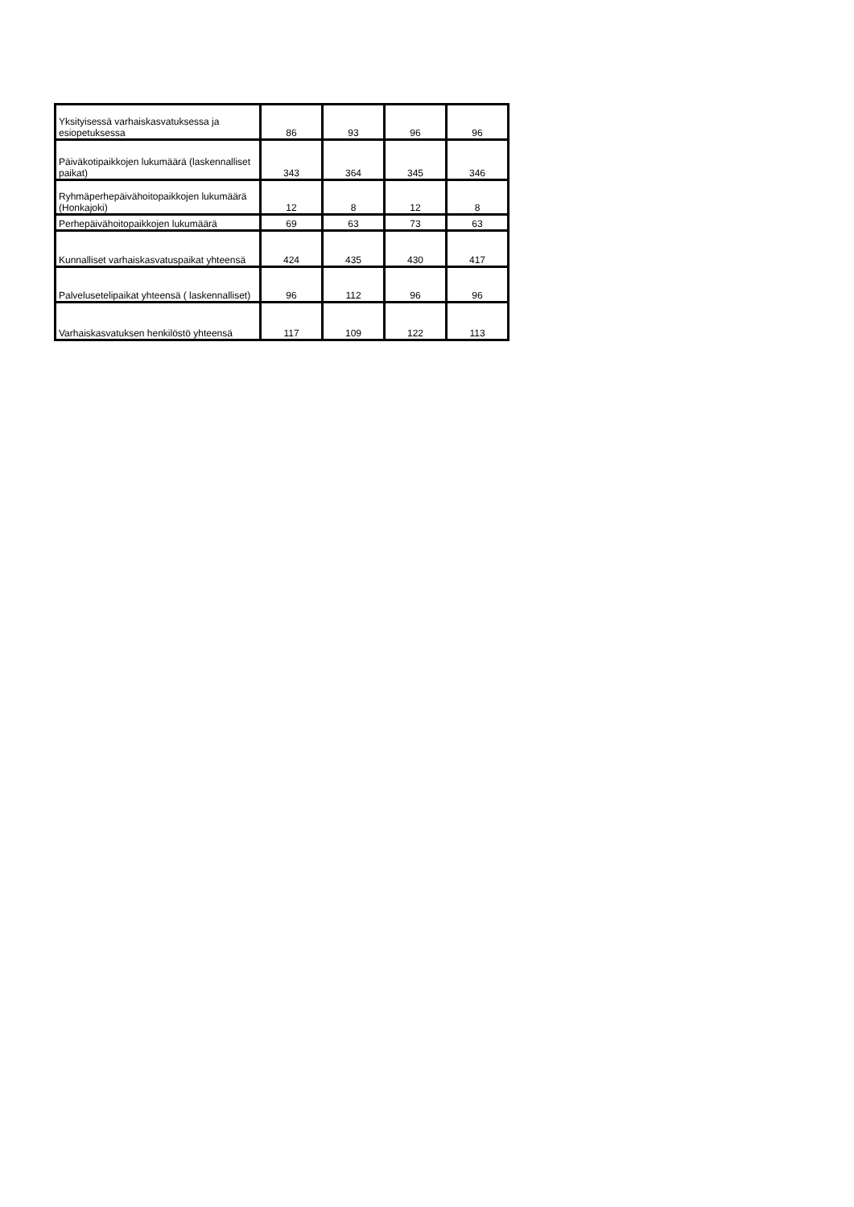| Yksityisessä varhaiskasvatuksessa ja esiopetuksessa | 86 | 93 | 96 | 96 |
| Päiväkotipaikkojen lukumäärä (laskennalliset paikat) | 343 | 364 | 345 | 346 |
| Ryhmäperhepäivähoitopaikkojen lukumäärä (Honkajoki) | 12 | 8 | 12 | 8 |
| Perhepäivähoitopaikkojen lukumäärä | 69 | 63 | 73 | 63 |
| Kunnalliset varhaiskasvatuspaikat yhteensä | 424 | 435 | 430 | 417 |
| Palvelusetelipaikat yhteensä ( laskennalliset) | 96 | 112 | 96 | 96 |
| Varhaiskasvatuksen henkilöstö yhteensä | 117 | 109 | 122 | 113 |